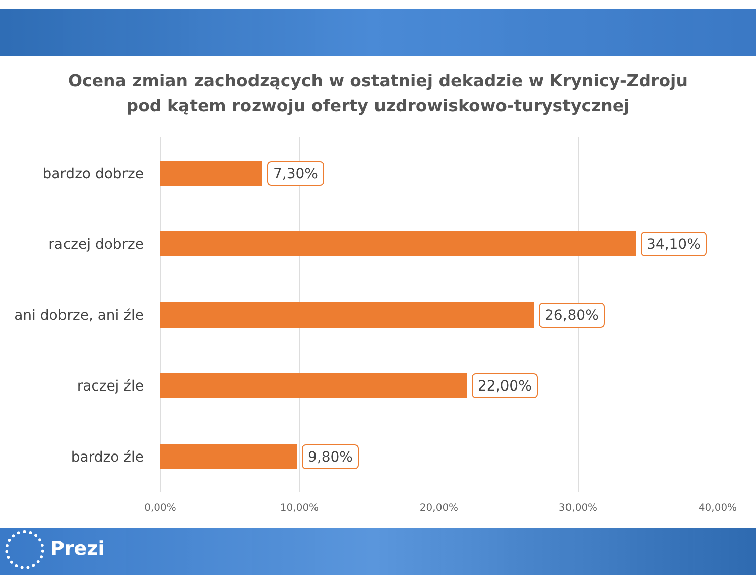Ocena zmian zachodzących w ostatniej dekadzie w Krynicy-Zdroju
pod kątem rozwoju oferty uzdrowiskowo-turystycznej
bardzo dobrze
7,30%
raczej dobrze
34,10%
ani dobrze, ani źle
26,80%
raczej źle
22,00%
bardzo źle
9,80%
0,00% 10,00% 20,00% 30,00% 40,00%
Prezi